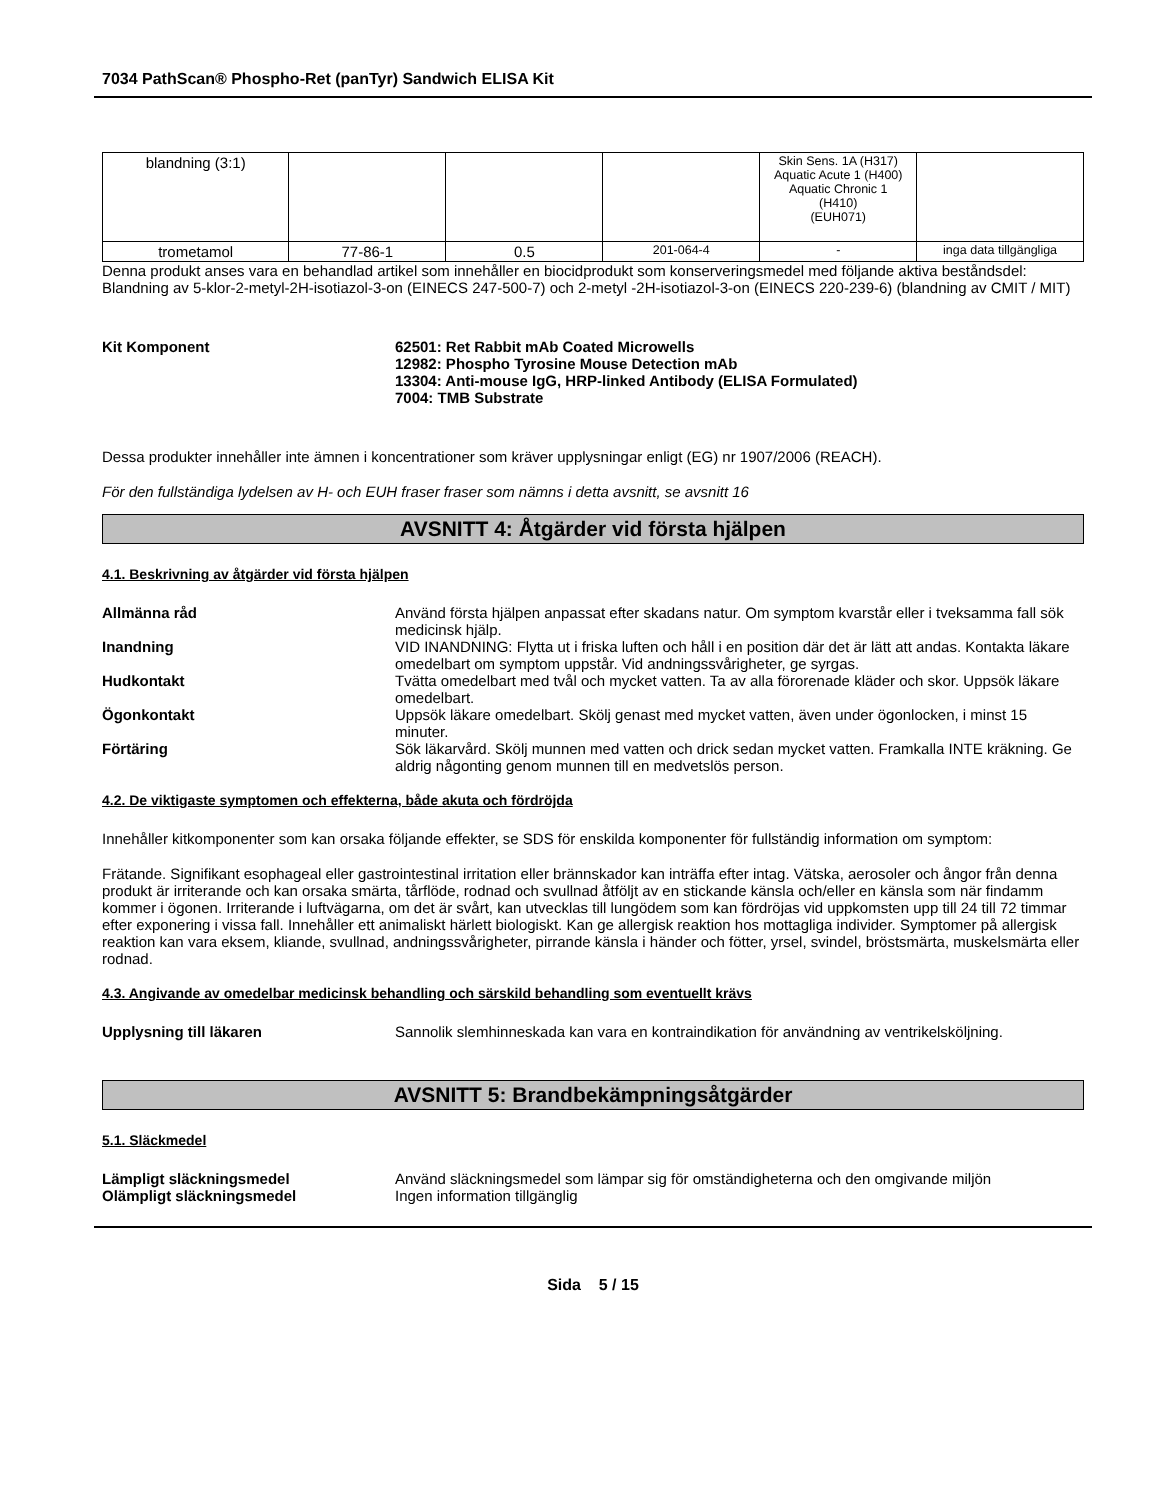7034 PathScan® Phospho-Ret (panTyr) Sandwich ELISA Kit
| blandning (3:1) | | | | Skin Sens. 1A (H317) Aquatic Acute 1 (H400) Aquatic Chronic 1 (H410) (EUH071) | |
| trometamol | 77-86-1 | 0.5 | 201-064-4 | - | inga data tillgängliga |
Denna produkt anses vara en behandlad artikel som innehåller en biocidprodukt som konserveringsmedel med följande aktiva beståndsdel: Blandning av 5-klor-2-metyl-2H-isotiazol-3-on (EINECS 247-500-7) och 2-metyl -2H-isotiazol-3-on (EINECS 220-239-6) (blandning av CMIT / MIT)
Kit Komponent 62501: Ret Rabbit mAb Coated Microwells
12982: Phospho Tyrosine Mouse Detection mAb
13304: Anti-mouse IgG, HRP-linked Antibody (ELISA Formulated)
7004: TMB Substrate
Dessa produkter innehåller inte ämnen i koncentrationer som kräver upplysningar enligt (EG) nr 1907/2006 (REACH).
För den fullständiga lydelsen av H- och EUH fraser fraser som nämns i detta avsnitt, se avsnitt 16
AVSNITT 4: Åtgärder vid första hjälpen
4.1. Beskrivning av åtgärder vid första hjälpen
Allmänna råd Använd första hjälpen anpassat efter skadans natur. Om symptom kvarstår eller i tveksamma fall sök medicinsk hjälp.
Inandning VID INANDNING: Flytta ut i friska luften och håll i en position där det är lätt att andas. Kontakta läkare omedelbart om symptom uppstår. Vid andningssvårigheter, ge syrgas.
Hudkontakt Tvätta omedelbart med tvål och mycket vatten. Ta av alla förorenade kläder och skor. Uppsök läkare omedelbart.
Ögonkontakt Uppsök läkare omedelbart. Skölj genast med mycket vatten, även under ögonlocken, i minst 15 minuter.
Förtäring Sök läkarvård. Skölj munnen med vatten och drick sedan mycket vatten. Framkalla INTE kräkning. Ge aldrig någonting genom munnen till en medvetslös person.
4.2. De viktigaste symptomen och effekterna, både akuta och fördröjda
Innehåller kitkomponenter som kan orsaka följande effekter, se SDS för enskilda komponenter för fullständig information om symptom:
Frätande. Signifikant esophageal eller gastrointestinal irritation eller brännskador kan inträffa efter intag. Vätska, aerosoler och ångor från denna produkt är irriterande och kan orsaka smärta, tårflöde, rodnad och svullnad åtföljt av en stickande känsla och/eller en känsla som när findamm kommer i ögonen. Irriterande i luftvägarna, om det är svårt, kan utvecklas till lungödem som kan fördröjas vid uppkomsten upp till 24 till 72 timmar efter exponering i vissa fall. Innehåller ett animaliskt härlett biologiskt. Kan ge allergisk reaktion hos mottagliga individer. Symptomer på allergisk reaktion kan vara eksem, kliande, svullnad, andningssvårigheter, pirrande känsla i händer och fötter, yrsel, svindel, bröstsmärta, muskelsmärta eller rodnad.
4.3. Angivande av omedelbar medicinsk behandling och särskild behandling som eventuellt krävs
Upplysning till läkaren Sannolik slemhinneskada kan vara en kontraindikation för användning av ventrikelsköljning.
AVSNITT 5: Brandbekämpningsåtgärder
5.1. Släckmedel
Lämpligt släckningsmedel Använd släckningsmedel som lämpar sig för omständigheterna och den omgivande miljön
Olämpligt släckningsmedel Ingen information tillgänglig
Sida 5 / 15